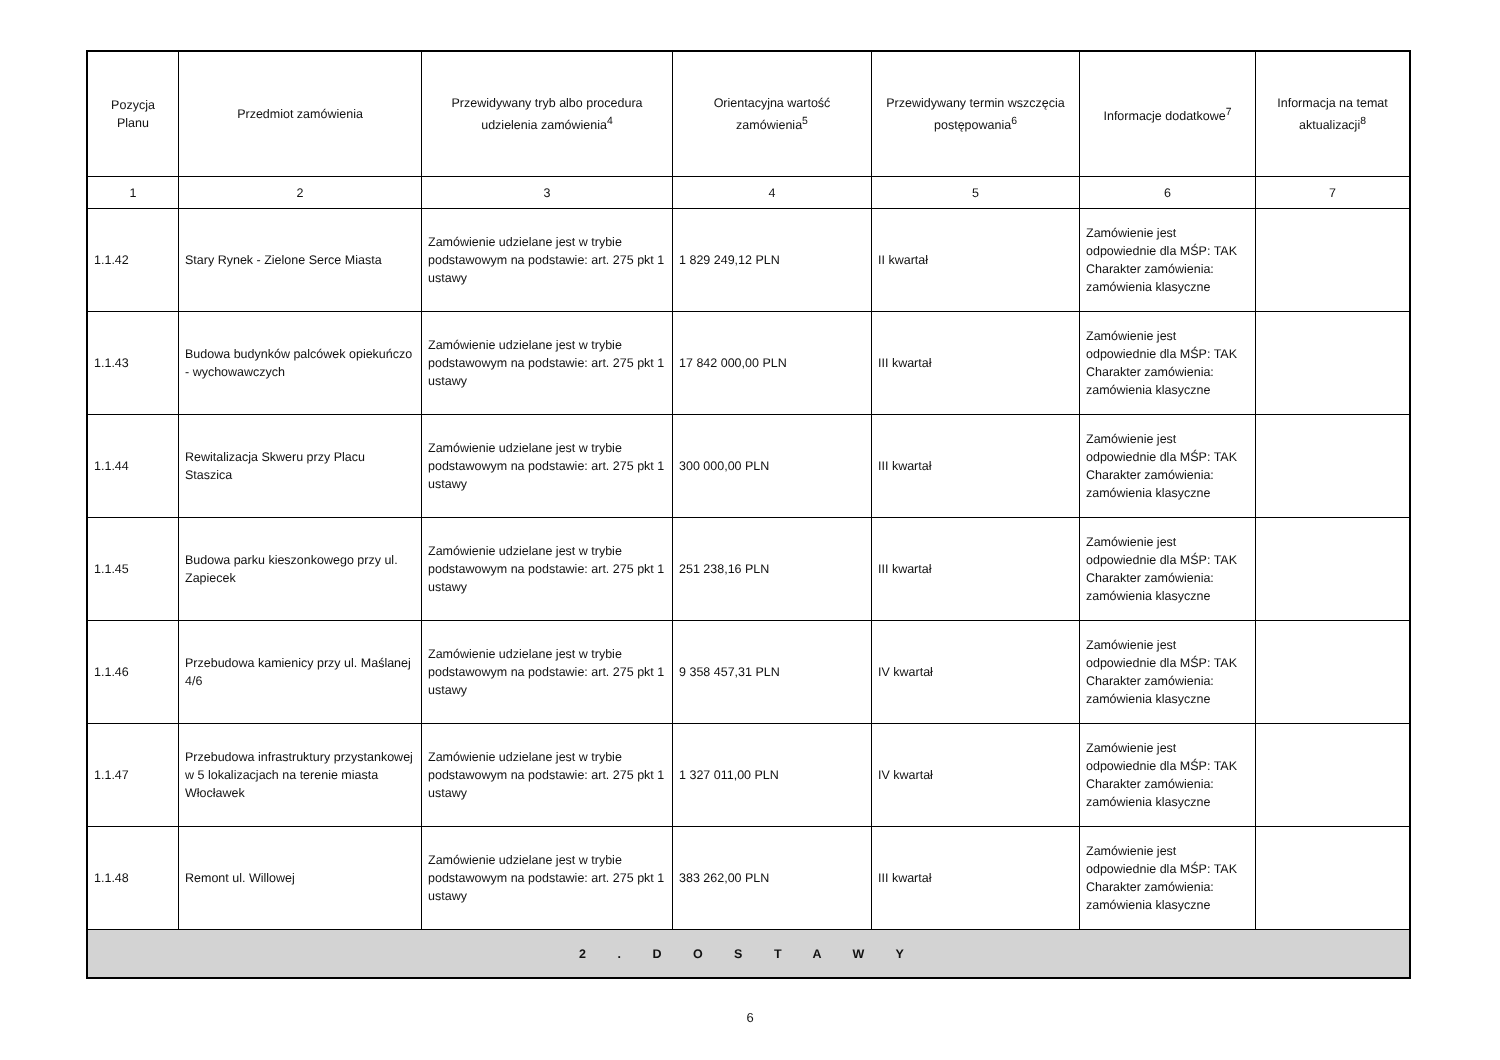| Pozycja Planu | Przedmiot zamówienia | Przewidywany tryb albo procedura udzielenia zamówienia<sup>4</sup> | Orientacyjna wartość zamówienia<sup>5</sup> | Przewidywany termin wszczęcia postępowania<sup>6</sup> | Informacje dodatkowe<sup>7</sup> | Informacja na temat aktualizacji<sup>8</sup> |
| --- | --- | --- | --- | --- | --- | --- |
| 1 | 2 | 3 | 4 | 5 | 6 | 7 |
| 1.1.42 | Stary Rynek - Zielone Serce Miasta | Zamówienie udzielane jest w trybie podstawowym na podstawie: art. 275 pkt 1 ustawy | 1 829 249,12 PLN | II kwartał | Zamówienie jest odpowiednie dla MŚP: TAK Charakter zamówienia: zamówienia klasyczne | |
| 1.1.43 | Budowa budynków palcówek opiekuńczo - wychowawczych | Zamówienie udzielane jest w trybie podstawowym na podstawie: art. 275 pkt 1 ustawy | 17 842 000,00 PLN | III kwartał | Zamówienie jest odpowiednie dla MŚP: TAK Charakter zamówienia: zamówienia klasyczne | |
| 1.1.44 | Rewitalizacja Skweru przy Placu Staszica | Zamówienie udzielane jest w trybie podstawowym na podstawie: art. 275 pkt 1 ustawy | 300 000,00 PLN | III kwartał | Zamówienie jest odpowiednie dla MŚP: TAK Charakter zamówienia: zamówienia klasyczne | |
| 1.1.45 | Budowa parku kieszonkowego przy ul. Zapiecek | Zamówienie udzielane jest w trybie podstawowym na podstawie: art. 275 pkt 1 ustawy | 251 238,16 PLN | III kwartał | Zamówienie jest odpowiednie dla MŚP: TAK Charakter zamówienia: zamówienia klasyczne | |
| 1.1.46 | Przebudowa kamienicy przy ul. Maślanej 4/6 | Zamówienie udzielane jest w trybie podstawowym na podstawie: art. 275 pkt 1 ustawy | 9 358 457,31 PLN | IV kwartał | Zamówienie jest odpowiednie dla MŚP: TAK Charakter zamówienia: zamówienia klasyczne | |
| 1.1.47 | Przebudowa infrastruktury przystankowej w 5 lokalizacjach na terenie miasta Włocławek | Zamówienie udzielane jest w trybie podstawowym na podstawie: art. 275 pkt 1 ustawy | 1 327 011,00 PLN | IV kwartał | Zamówienie jest odpowiednie dla MŚP: TAK Charakter zamówienia: zamówienia klasyczne | |
| 1.1.48 | Remont ul. Willowej | Zamówienie udzielane jest w trybie podstawowym na podstawie: art. 275 pkt 1 ustawy | 383 262,00 PLN | III kwartał | Zamówienie jest odpowiednie dla MŚP: TAK Charakter zamówienia: zamówienia klasyczne | |
| 2 . D O S T A W Y | | | | | | |
6